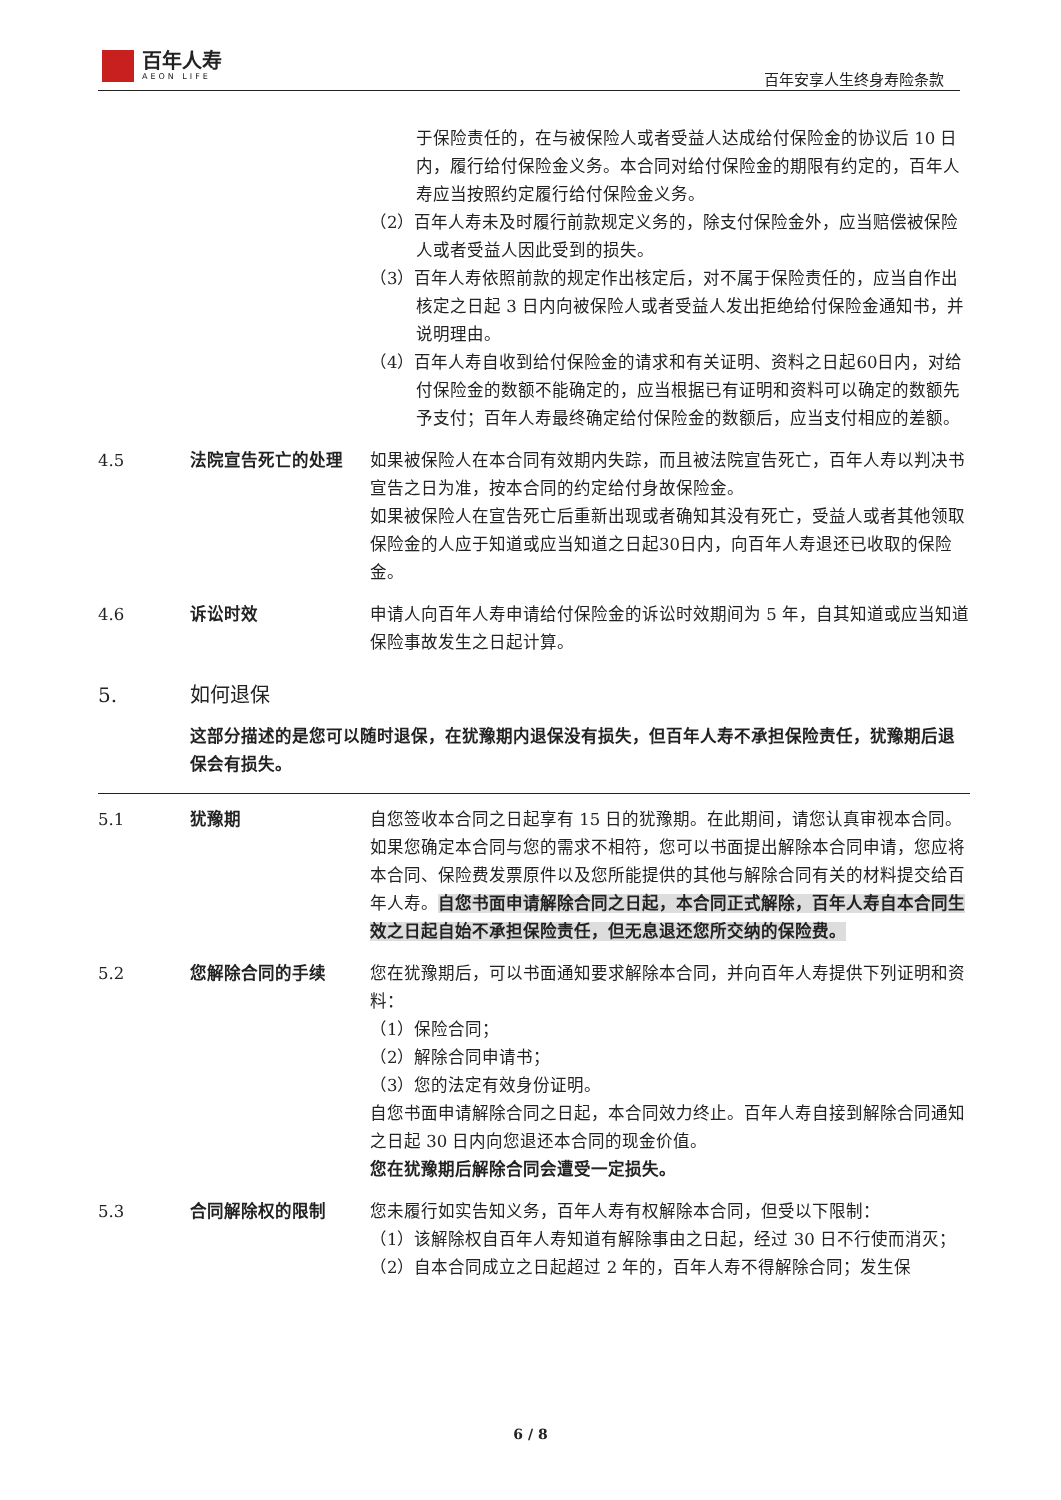百年人寿
AEON LIFE
百年安享人生终身寿险条款
于保险责任的，在与被保险人或者受益人达成给付保险金的协议后 10 日内，履行给付保险金义务。本合同对给付保险金的期限有约定的，百年人寿应当按照约定履行给付保险金义务。
（2）百年人寿未及时履行前款规定义务的，除支付保险金外，应当赔偿被保险人或者受益人因此受到的损失。
（3）百年人寿依照前款的规定作出核定后，对不属于保险责任的，应当自作出核定之日起 3 日内向被保险人或者受益人发出拒绝给付保险金通知书，并说明理由。
（4）百年人寿自收到给付保险金的请求和有关证明、资料之日起60日内，对给付保险金的数额不能确定的，应当根据已有证明和资料可以确定的数额先予支付；百年人寿最终确定给付保险金的数额后，应当支付相应的差额。
4.5 法院宣告死亡的处理 如果被保险人在本合同有效期内失踪，而且被法院宣告死亡，百年人寿以判决书宣告之日为准，按本合同的约定给付身故保险金。
如果被保险人在宣告死亡后重新出现或者确知其没有死亡，受益人或者其他领取保险金的人应于知道或应当知道之日起30日内，向百年人寿退还已收取的保险金。
4.6 诉讼时效 申请人向百年人寿申请给付保险金的诉讼时效期间为 5 年，自其知道或应当知道保险事故发生之日起计算。
5. 如何退保
这部分描述的是您可以随时退保，在犹豫期内退保没有损失，但百年人寿不承担保险责任，犹豫期后退保会有损失。
5.1 犹豫期 自您签收本合同之日起享有 15 日的犹豫期。在此期间，请您认真审视本合同。如果您确定本合同与您的需求不相符，您可以书面提出解除本合同申请，您应将本合同、保险费发票原件以及您所能提供的其他与解除合同有关的材料提交给百年人寿。自您书面申请解除合同之日起，本合同正式解除，百年人寿自本合同生效之日起自始不承担保险责任，但无息退还您所交纳的保险费。
5.2 您解除合同的手续 您在犹豫期后，可以书面通知要求解除本合同，并向百年人寿提供下列证明和资料：
（1）保险合同；
（2）解除合同申请书；
（3）您的法定有效身份证明。
自您书面申请解除合同之日起，本合同效力终止。百年人寿自接到解除合同通知之日起 30 日内向您退还本合同的现金价值。
您在犹豫期后解除合同会遭受一定损失。
5.3 合同解除权的限制 您未履行如实告知义务，百年人寿有权解除本合同，但受以下限制：
（1）该解除权自百年人寿知道有解除事由之日起，经过 30 日不行使而消灭；
（2）自本合同成立之日起超过 2 年的，百年人寿不得解除合同；发生保
6 / 8